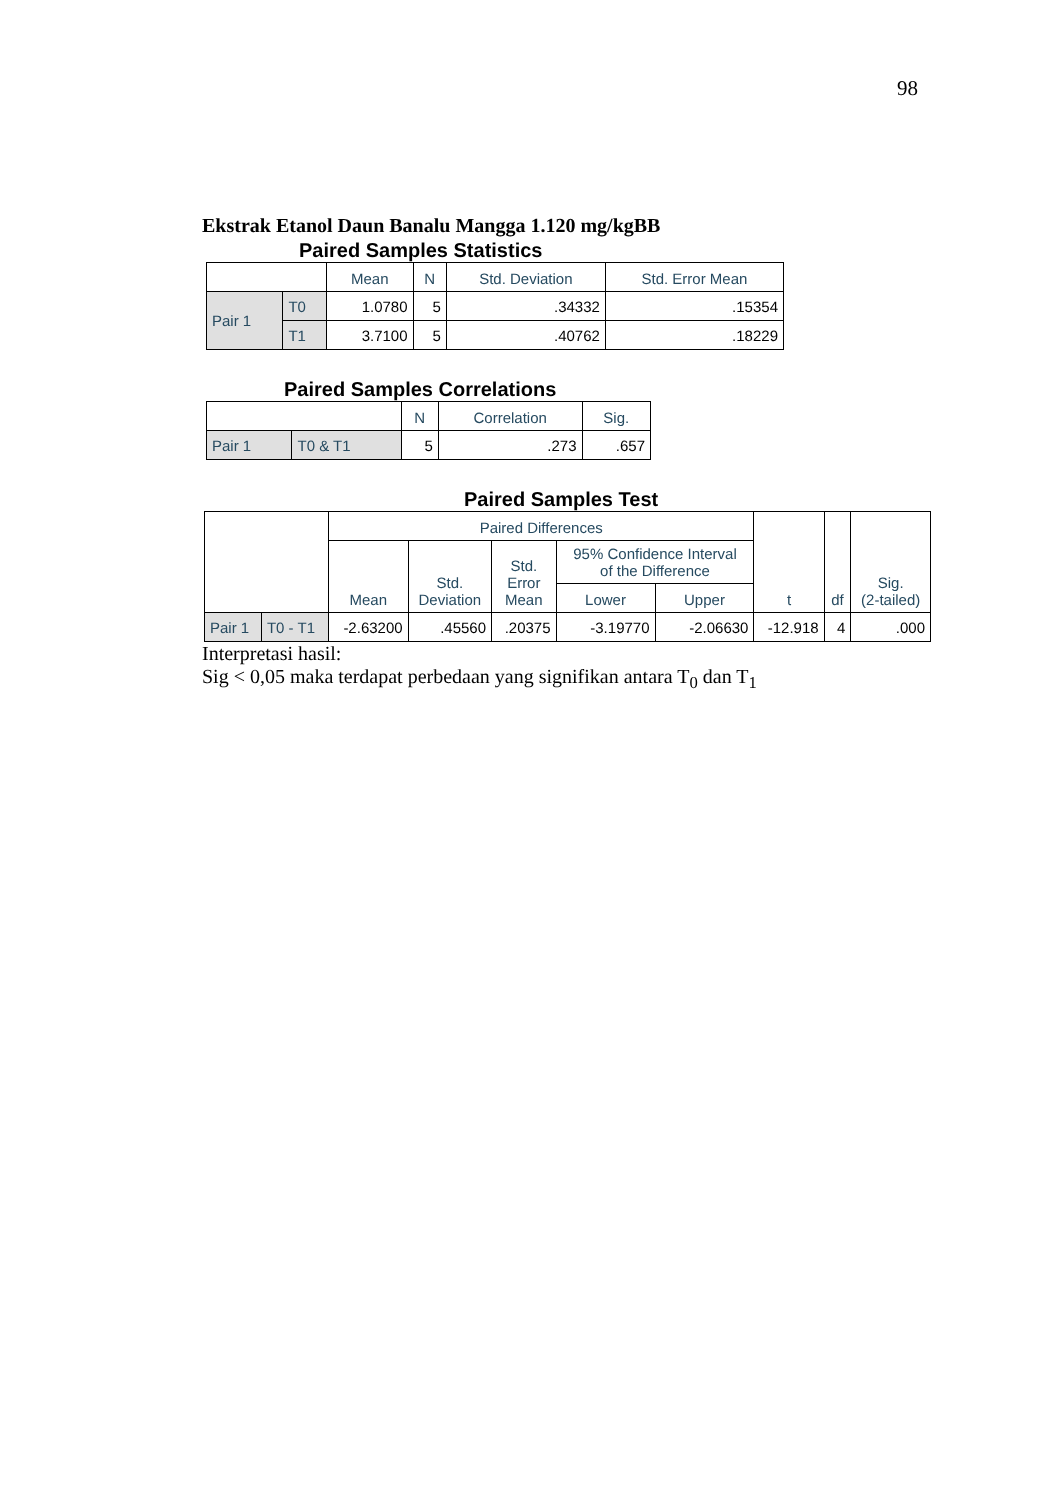98
Ekstrak Etanol Daun Banalu Mangga 1.120 mg/kgBB
Paired Samples Statistics
| | | Mean | N | Std. Deviation | Std. Error Mean |
| --- | --- | --- | --- | --- | --- |
| Pair 1 | T0 | 1.0780 | 5 | .34332 | .15354 |
| | T1 | 3.7100 | 5 | .40762 | .18229 |
Paired Samples Correlations
| | | N | Correlation | Sig. |
| --- | --- | --- | --- | --- |
| Pair 1 | T0 & T1 | 5 | .273 | .657 |
Paired Samples Test
| | | Paired Differences | | | | | t | df | Sig. (2-tailed) |
| --- | --- | --- | --- | --- | --- | --- | --- | --- | --- |
| | | Mean | Std. Deviation | Std. Error Mean | 95% Confidence Interval of the Difference | | | | |
| | | | | | Lower | Upper | | | |
| Pair 1 | T0 - T1 | -2.63200 | .45560 | .20375 | -3.19770 | -2.06630 | -12.918 | 4 | .000 |
Interpretasi hasil:
Sig < 0,05 maka terdapat perbedaan yang signifikan antara T<sub>0</sub> dan T<sub>1</sub>